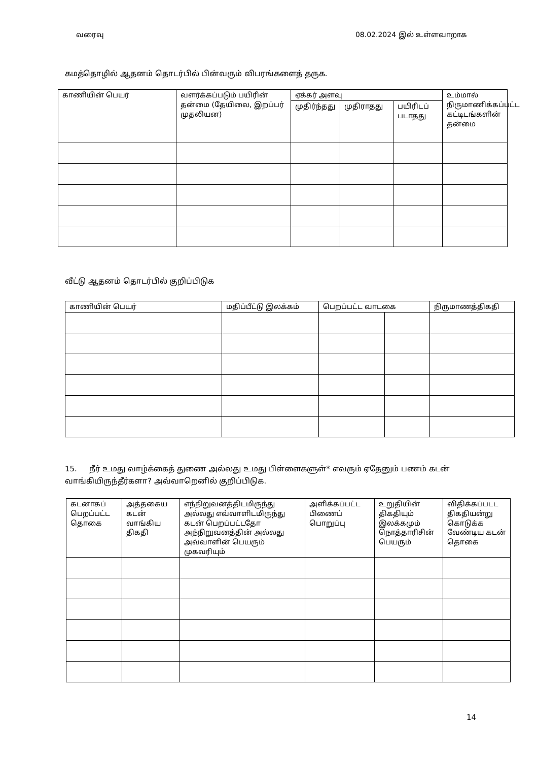வரைவு 08.02.2024 இல் உள்ளவாறாக
கமத்தொழில் ஆதனம் தொடர்பில் பின்வரும் விபரங்களைத் தருக.
| காணியின் பெயர் | வளர்க்கப்படும் பயிரின் தன்மை (தேயிலை, இறப்பர் முதலியன) | ஏக்கர் அளவு | | | உம்மால் நிருமாணிக்கப்பட்ட கட்டிடங்களின் தன்மை |
| --- | --- | --- | --- | --- | --- |
| | | முதிர்ந்தது | முதிராதது | பயிரிடப் படாதது | |
வீட்டு ஆதனம் தொடர்பில் குறிப்பிடுக
| காணியின் பெயர் | மதிப்பீட்டு இலக்கம் | பெறப்பட்ட வாடகை | | நிருமாணத்திகதி |
| --- | --- | --- | --- | --- |
15. நீர் உமது வாழ்க்கைத் துணை அல்லது உமது பிள்ளைகளுள்* எவரும் ஏதேனும் பணம் கடன் வாங்கியிருந்தீர்களா? அவ்வாறெனில் குறிப்பிடுக.
| கடனாகப் பெறப்பட்ட தொகை | அத்தகைய கடன் வாங்கிய திகதி | எந்நிறுவனத்திடமிருந்து அல்லது எவ்வாளிடமிருந்து கடன் பெறப்பட்டதோ அந்நிறுவனத்தின் அல்லது அவ்வாளின் பெயரும் முகவரியும் | அளிக்கப்பட்ட பிணைப் பொறுப்பு | உறுதியின் திகதியும் இலக்கமும் நொத்தாரிசின் பெயரும் | விதிக்கப்படட திகதியன்று கொடுக்க வேண்டிய கடன் தொகை |
| --- | --- | --- | --- | --- | --- |
14